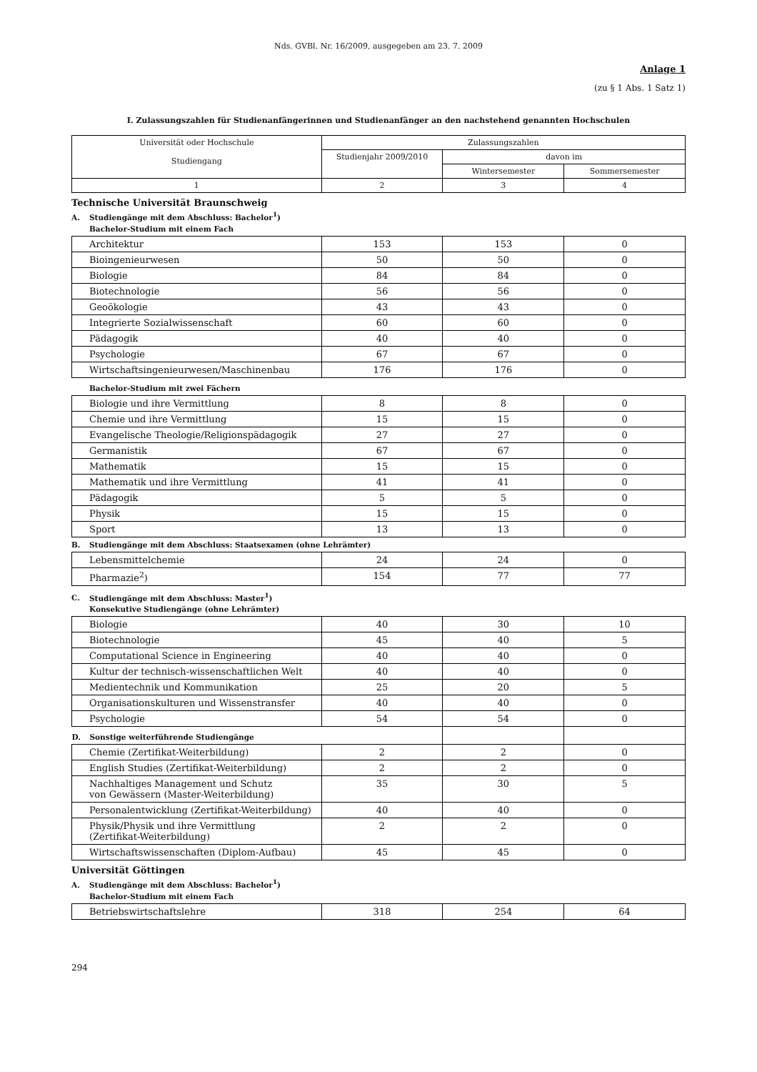Nds. GVBl. Nr. 16/2009, ausgegeben am 23. 7. 2009
Anlage 1
(zu § 1 Abs. 1 Satz 1)
I. Zulassungszahlen für Studienanfängerinnen und Studienanfänger an den nachstehend genannten Hochschulen
| Universität oder Hochschule Studiengang | Zulassungszahlen | | |
| --- | --- | --- | --- |
| | Studienjahr 2009/2010 | davon im | |
| | | Wintersemester | Sommersemester |
| 1 | 2 | 3 | 4 |
Technische Universität Braunschweig
A. Studiengänge mit dem Abschluss: Bachelor<sup>1</sup>)
Bachelor-Studium mit einem Fach
| Architektur | 153 | 153 | 0 |
| Bioingenieurwesen | 50 | 50 | 0 |
| Biologie | 84 | 84 | 0 |
| Biotechnologie | 56 | 56 | 0 |
| Geoökologie | 43 | 43 | 0 |
| Integrierte Sozialwissenschaft | 60 | 60 | 0 |
| Pädagogik | 40 | 40 | 0 |
| Psychologie | 67 | 67 | 0 |
| Wirtschaftsingenieurwesen/Maschinenbau | 176 | 176 | 0 |
Bachelor-Studium mit zwei Fächern
| Biologie und ihre Vermittlung | 8 | 8 | 0 |
| Chemie und ihre Vermittlung | 15 | 15 | 0 |
| Evangelische Theologie/Religionspädagogik | 27 | 27 | 0 |
| Germanistik | 67 | 67 | 0 |
| Mathematik | 15 | 15 | 0 |
| Mathematik und ihre Vermittlung | 41 | 41 | 0 |
| Pädagogik | 5 | 5 | 0 |
| Physik | 15 | 15 | 0 |
| Sport | 13 | 13 | 0 |
B. Studiengänge mit dem Abschluss: Staatsexamen (ohne Lehrämter)
| Lebensmittelchemie | 24 | 24 | 0 |
| Pharmazie<sup>2</sup>) | 154 | 77 | 77 |
C. Studiengänge mit dem Abschluss: Master<sup>1</sup>)
Konsekutive Studiengänge (ohne Lehrämter)
| Biologie | 40 | 30 | 10 |
| Biotechnologie | 45 | 40 | 5 |
| Computational Science in Engineering | 40 | 40 | 0 |
| Kultur der technisch-wissenschaftlichen Welt | 40 | 40 | 0 |
| Medientechnik und Kommunikation | 25 | 20 | 5 |
| Organisationskulturen und Wissenstransfer | 40 | 40 | 0 |
| Psychologie | 54 | 54 | 0 |
| D. Sonstige weiterführende Studiengänge | | | |
| Chemie (Zertifikat-Weiterbildung) | 2 | 2 | 0 |
| English Studies (Zertifikat-Weiterbildung) | 2 | 2 | 0 |
| Nachhaltiges Management und Schutz von Gewässern (Master-Weiterbildung) | 35 | 30 | 5 |
| Personalentwicklung (Zertifikat-Weiterbildung) | 40 | 40 | 0 |
| Physik/Physik und ihre Vermittlung (Zertifikat-Weiterbildung) | 2 | 2 | 0 |
| Wirtschaftswissenschaften (Diplom-Aufbau) | 45 | 45 | 0 |
Universität Göttingen
A. Studiengänge mit dem Abschluss: Bachelor<sup>1</sup>)
Bachelor-Studium mit einem Fach
| Betriebswirtschaftslehre | 318 | 254 | 64 |
294